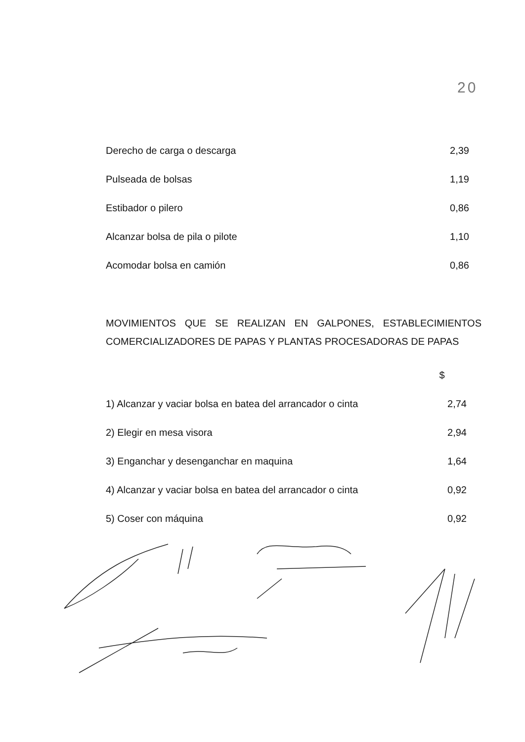20
| Derecho de carga o descarga | 2,39 |
| Pulseada de bolsas | 1,19 |
| Estibador o pilero | 0,86 |
| Alcanzar bolsa de pila o pilote | 1,10 |
| Acomodar bolsa en camión | 0,86 |
MOVIMIENTOS QUE SE REALIZAN EN GALPONES, ESTABLECIMIENTOS COMERCIALIZADORES DE PAPAS Y PLANTAS PROCESADORAS DE PAPAS
| | $ |
| 1) Alcanzar y vaciar bolsa en batea del arrancador o cinta | 2,74 |
| 2) Elegir en mesa visora | 2,94 |
| 3) Enganchar y desenganchar en maquina | 1,64 |
| 4) Alcanzar y vaciar bolsa en batea del arrancador o cinta | 0,92 |
| 5) Coser con máquina | 0,92 |